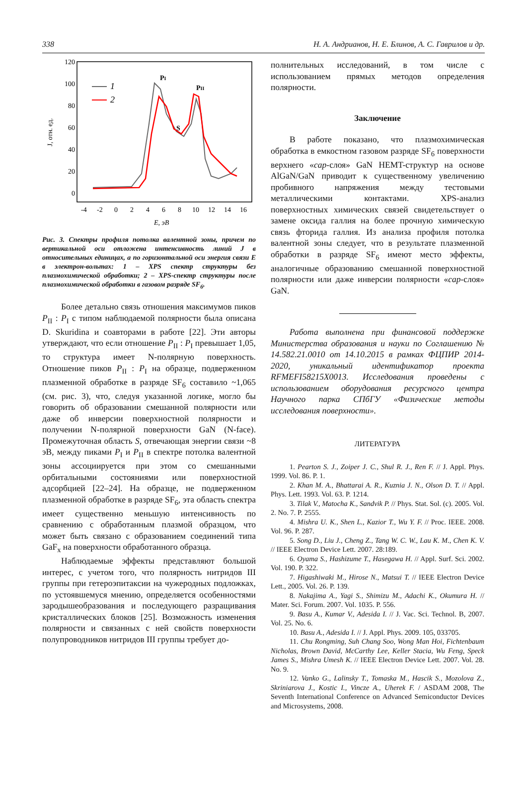338 Н. А. Андрианов, Н. Е. Блинов, А. С. Гаврилов и др.
120
100
80
60
40
20
0
-4
-2
0
2
4
6
8
10
12
14
16
E, эВ
J, отн. ед.
1
2
PI
PII
S
Рис. 3. Спектры профиля потолка валентной зоны, причем по вертикальной оси отложена интенсивность линий J в относительных единицах, а по горизонтальной оси энергия связи E в электрон-вольтах: 1 – XPS спектр структуры без плазмохимической обработки; 2 – XPS-спектр структуры после плазмохимической обработки в газовом разряде SF<sub>6</sub>.
Более детально связь отношения максимумов пиков P<sub>II</sub> : P<sub>I</sub> с типом наблюдаемой полярности была описана D. Skuridina и соавторами в работе [22]. Эти авторы утверждают, что если отношение P<sub>II</sub> : P<sub>I</sub> превышает 1,05, то структура имеет N-полярную поверхность. Отношение пиков P<sub>II</sub> : P<sub>I</sub> на образце, подверженном плазменной обработке в разряде SF<sub>6</sub> составило ~1,065 (см. рис. 3), что, следуя указанной логике, могло бы говорить об образовании смешанной полярности или даже об инверсии поверхностной полярности и получении N-полярной поверхности GaN (N-face). Промежуточная область S, отвечающая энергии связи ~8 эВ, между пиками P<sub>I</sub> и P<sub>II</sub> в спектре потолка валентной зоны ассоциируется при этом со смешанными орбитальными состояниями или поверхностной адсорбцией [22–24]. На образце, не подверженном плазменной обработке в разряде SF<sub>6</sub>, эта область спектра имеет существенно меньшую интенсивность по сравнению с обработанным плазмой образцом, что может быть связано с образованием соединений типа GaF<sub>x</sub> на поверхности обработанного образца.
Наблюдаемые эффекты представляют большой интерес, с учетом того, что полярность нитридов III группы при гетероэпитаксии на чужеродных подложках, по устоявшемуся мнению, определяется особенностями зародышеобразования и последующего разращивания кристаллических блоков [25]. Возможность изменения полярности и связанных с ней свойств поверхности полупроводников нитридов III группы требует до-
полнительных исследований, в том числе с использованием прямых методов определения полярности.
Заключение
В работе показано, что плазмохимическая обработка в емкостном газовом разряде SF<sub>6</sub> поверхности верхнего «cap-слоя» GaN HEMT-структур на основе AlGaN/GaN приводит к существенному увеличению пробивного напряжения между тестовыми металлическими контактами. XPS-анализ поверхностных химических связей свидетельствует о замене оксида галлия на более прочную химическую связь фторида галлия. Из анализа профиля потолка валентной зоны следует, что в результате плазменной обработки в разряде SF<sub>6</sub> имеют место эффекты, аналогичные образованию смешанной поверхностной полярности или даже инверсии полярности «cap-слоя» GaN.
Работа выполнена при финансовой поддержке Министерства образования и науки по Соглашению № 14.582.21.0010 от 14.10.2015 в рамках ФЦПИР 2014-2020, уникальный идентификатор проекта RFMEFI58215X0013. Исследования проведены с использованием оборудования ресурсного центра Научного парка СПбГУ «Физические методы исследования поверхности».
ЛИТЕРАТУРА
1. Pearton S. J., Zoiper J. C., Shul R. J., Ren F. // J. Appl. Phys. 1999. Vol. 86. P. 1.
2. Khan M. A., Bhattarai A. R., Kuznia J. N., Olson D. T. // Appl. Phys. Lett. 1993. Vol. 63. P. 1214.
3. Tilak V., Matocha K., Sandvik P. // Phys. Stat. Sol. (c). 2005. Vol. 2. No. 7. P. 2555.
4. Mishra U. K., Shen L., Kazior T., Wu Y. F. // Proc. IEEE. 2008. Vol. 96. P. 287.
5. Song D., Liu J., Cheng Z., Tang W. C. W., Lau K. M., Chen K. V. // IEEE Electron Device Lett. 2007. 28:189.
6. Oyama S., Hashizume T., Hasegawa H. // Appl. Surf. Sci. 2002. Vol. 190. P. 322.
7. Higashiwaki M., Hirose N., Matsui T. // IEEE Electron Device Lett., 2005. Vol. 26. P. 139.
8. Nakajima A., Yagi S., Shimizu M., Adachi K., Okumura H. // Mater. Sci. Forum. 2007. Vol. 1035. P. 556.
9. Basu A., Kumar V., Adesida I. // J. Vac. Sci. Technol. B, 2007. Vol. 25. No. 6.
10. Basu A., Adesida I. // J. Appl. Phys. 2009. 105, 033705.
11. Chu Rongming, Suh Chang Soo, Wong Man Hoi, Fichtenbaum Nicholas, Brown David, McCarthy Lee, Keller Stacia, Wu Feng, Speck James S., Mishra Umesh K. // IEEE Electron Device Lett. 2007. Vol. 28. No. 9.
12. Vanko G., Lalinsky T., Tomaska M., Hascik S., Mozolova Z., Skriniarova J., Kostic I., Vincze A., Uherek F. / ASDAM 2008, The Seventh International Conference on Advanced Semiconductor Devices and Microsystems, 2008.